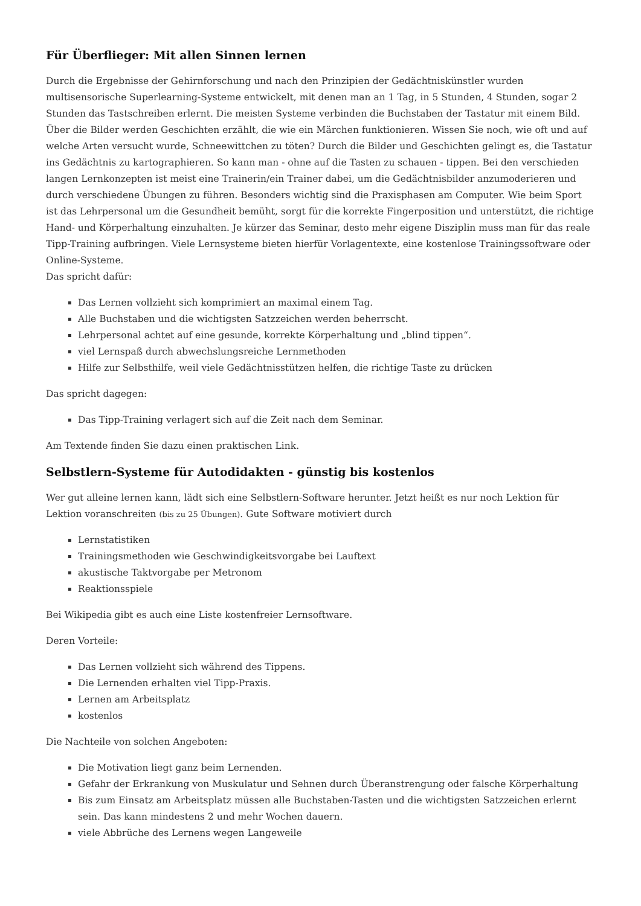Für Überflieger: Mit allen Sinnen lernen
Durch die Ergebnisse der Gehirnforschung und nach den Prinzipien der Gedächtniskünstler wurden multisensorische Superlearning-Systeme entwickelt, mit denen man an 1 Tag, in 5 Stunden, 4 Stunden, sogar 2 Stunden das Tastschreiben erlernt. Die meisten Systeme verbinden die Buchstaben der Tastatur mit einem Bild. Über die Bilder werden Geschichten erzählt, die wie ein Märchen funktionieren. Wissen Sie noch, wie oft und auf welche Arten versucht wurde, Schneewittchen zu töten? Durch die Bilder und Geschichten gelingt es, die Tastatur ins Gedächtnis zu kartographieren. So kann man - ohne auf die Tasten zu schauen - tippen. Bei den verschieden langen Lernkonzepten ist meist eine Trainerin/ein Trainer dabei, um die Gedächtnisbilder anzumoderieren und durch verschiedene Übungen zu führen. Besonders wichtig sind die Praxisphasen am Computer. Wie beim Sport ist das Lehrpersonal um die Gesundheit bemüht, sorgt für die korrekte Fingerposition und unterstützt, die richtige Hand- und Körperhaltung einzuhalten. Je kürzer das Seminar, desto mehr eigene Disziplin muss man für das reale Tipp-Training aufbringen. Viele Lernsysteme bieten hierfür Vorlagentexte, eine kostenlose Trainingssoftware oder Online-Systeme.
Das spricht dafür:
Das Lernen vollzieht sich komprimiert an maximal einem Tag.
Alle Buchstaben und die wichtigsten Satzzeichen werden beherrscht.
Lehrpersonal achtet auf eine gesunde, korrekte Körperhaltung und „blind tippen“.
viel Lernspaß durch abwechslungsreiche Lernmethoden
Hilfe zur Selbsthilfe, weil viele Gedächtnisstützen helfen, die richtige Taste zu drücken
Das spricht dagegen:
Das Tipp-Training verlagert sich auf die Zeit nach dem Seminar.
Am Textende finden Sie dazu einen praktischen Link.
Selbstlern-Systeme für Autodidakten - günstig bis kostenlos
Wer gut alleine lernen kann, lädt sich eine Selbstlern-Software herunter. Jetzt heißt es nur noch Lektion für Lektion voranschreiten (bis zu 25 Übungen). Gute Software motiviert durch
Lernstatistiken
Trainingsmethoden wie Geschwindigkeitsvorgabe bei Lauftext
akustische Taktvorgabe per Metronom
Reaktionsspiele
Bei Wikipedia gibt es auch eine Liste kostenfreier Lernsoftware.
Deren Vorteile:
Das Lernen vollzieht sich während des Tippens.
Die Lernenden erhalten viel Tipp-Praxis.
Lernen am Arbeitsplatz
kostenlos
Die Nachteile von solchen Angeboten:
Die Motivation liegt ganz beim Lernenden.
Gefahr der Erkrankung von Muskulatur und Sehnen durch Überanstrengung oder falsche Körperhaltung
Bis zum Einsatz am Arbeitsplatz müssen alle Buchstaben-Tasten und die wichtigsten Satzzeichen erlernt sein. Das kann mindestens 2 und mehr Wochen dauern.
viele Abbrüche des Lernens wegen Langeweile